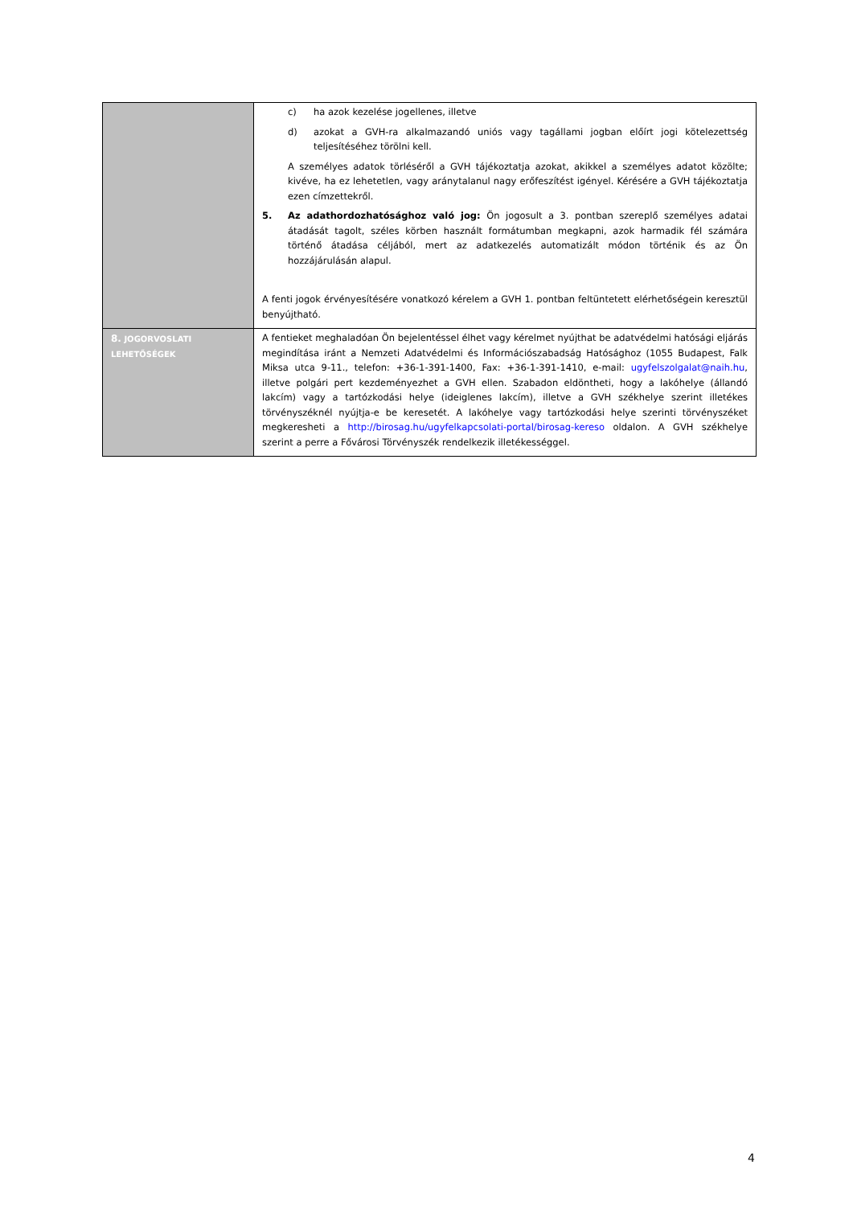| | c) ha azok kezelése jogellenes, illetve d) azokat a GVH-ra alkalmazandó uniós vagy tagállami jogban előírt jogi kötelezettség teljesítéséhez törölni kell. A személyes adatok törléséről a GVH tájékoztatja azokat, akikkel a személyes adatot közölte; kivéve, ha ez lehetetlen, vagy aránytalanul nagy erőfeszítést igényel. Kérésére a GVH tájékoztatja ezen címzettekről. 5. Az adathordozhatósághoz való jog: Ön jogosult a 3. pontban szereplő személyes adatai átadását tagolt, széles körben használt formátumban megkapni, azok harmadik fél számára történő átadása céljából, mert az adatkezelés automatizált módon történik és az Ön hozzájárulásán alapul. A fenti jogok érvényesítésére vonatkozó kérelem a GVH 1. pontban feltüntetett elérhetőségein keresztül benyújtható. |
| 8. JOGORVOSLATI LEHETŐSÉGEK | A fentieket meghaladóan Ön bejelentéssel élhet vagy kérelmet nyújthat be adatvédelmi hatósági eljárás megindítása iránt a Nemzeti Adatvédelmi és Információszabadság Hatósághoz (1055 Budapest, Falk Miksa utca 9-11., telefon: +36-1-391-1400, Fax: +36-1-391-1410, e-mail: ugyfelszolgalat@naih.hu , illetve polgári pert kezdeményezhet a GVH ellen. Szabadon eldöntheti, hogy a lakóhelye (állandó lakcím) vagy a tartózkodási helye (ideiglenes lakcím), illetve a GVH székhelye szerint illetékes törvényszéknél nyújtja-e be keresetét. A lakóhelye vagy tartózkodási helye szerinti törvényszéket megkeresheti a http://birosag.hu/ugyfelkapcsolati-portal/birosag-kereso oldalon. A GVH székhelye szerint a perre a Fővárosi Törvényszék rendelkezik illetékességgel. |
4